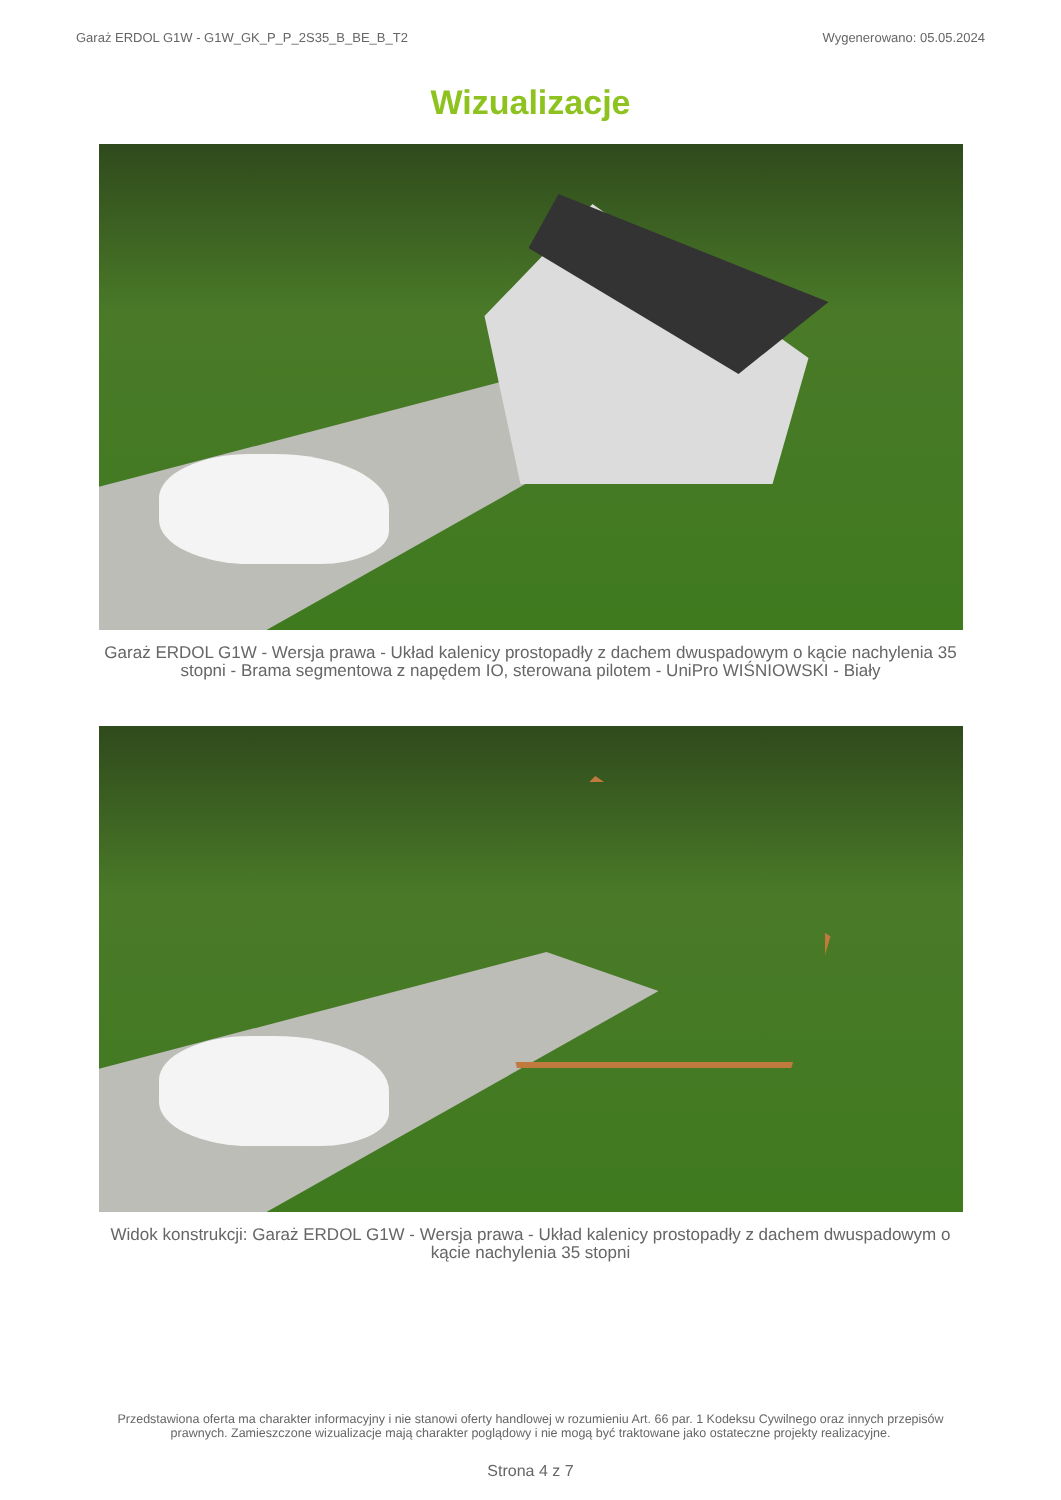Garaż ERDOL G1W - G1W_GK_P_P_2S35_B_BE_B_T2 Wygenerowano: 05.05.2024
Wizualizacje
Garaż ERDOL G1W - Wersja prawa - Układ kalenicy prostopadły z dachem dwuspadowym o kącie nachylenia 35 stopni - Brama segmentowa z napędem IO, sterowana pilotem - UniPro WIŚNIOWSKI - Biały
Widok konstrukcji: Garaż ERDOL G1W - Wersja prawa - Układ kalenicy prostopadły z dachem dwuspadowym o kącie nachylenia 35 stopni
Przedstawiona oferta ma charakter informacyjny i nie stanowi oferty handlowej w rozumieniu Art. 66 par. 1 Kodeksu Cywilnego oraz innych przepisów prawnych. Zamieszczone wizualizacje mają charakter poglądowy i nie mogą być traktowane jako ostateczne projekty realizacyjne.
Strona 4 z 7